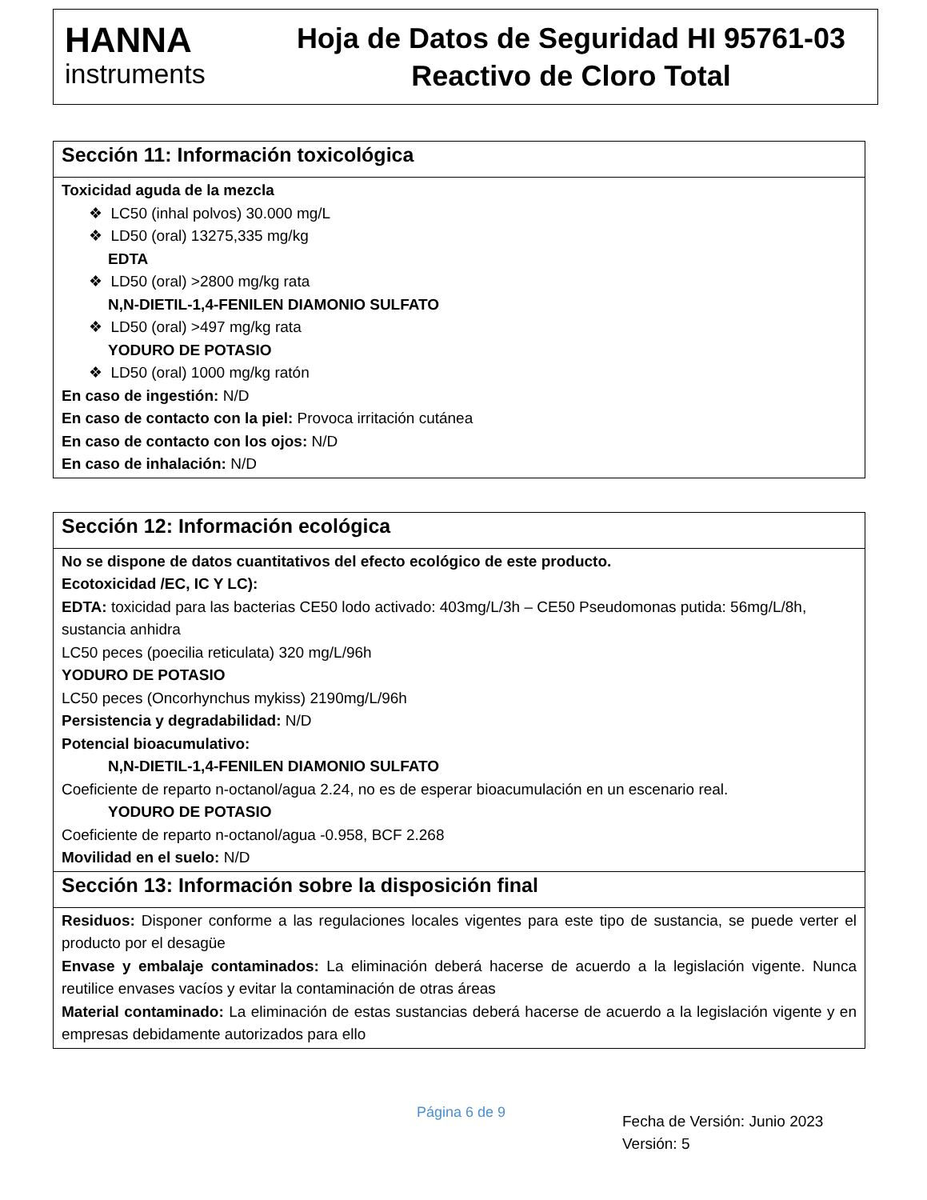HANNA
instruments
Hoja de Datos de Seguridad HI 95761-03
Reactivo de Cloro Total
Sección 11: Información toxicológica
Toxicidad aguda de la mezcla
❖ LC50 (inhal polvos) 30.000 mg/L
❖ LD50 (oral) 13275,335 mg/kg
EDTA
❖ LD50 (oral) >2800 mg/kg rata
N,N-DIETIL-1,4-FENILEN DIAMONIO SULFATO
❖ LD50 (oral) >497 mg/kg rata
YODURO DE POTASIO
❖ LD50 (oral) 1000 mg/kg ratón
En caso de ingestión: N/D
En caso de contacto con la piel: Provoca irritación cutánea
En caso de contacto con los ojos: N/D
En caso de inhalación: N/D
Sección 12: Información ecológica
No se dispone de datos cuantitativos del efecto ecológico de este producto.
Ecotoxicidad /EC, IC Y LC):
EDTA: toxicidad para las bacterias CE50 lodo activado: 403mg/L/3h – CE50 Pseudomonas putida: 56mg/L/8h, sustancia anhidra
LC50 peces (poecilia reticulata) 320 mg/L/96h
YODURO DE POTASIO
LC50 peces (Oncorhynchus mykiss) 2190mg/L/96h
Persistencia y degradabilidad: N/D
Potencial bioacumulativo:
N,N-DIETIL-1,4-FENILEN DIAMONIO SULFATO
Coeficiente de reparto n-octanol/agua 2.24, no es de esperar bioacumulación en un escenario real.
YODURO DE POTASIO
Coeficiente de reparto n-octanol/agua -0.958, BCF 2.268
Movilidad en el suelo: N/D
Sección 13: Información sobre la disposición final
Residuos: Disponer conforme a las regulaciones locales vigentes para este tipo de sustancia, se puede verter el producto por el desagüe
Envase y embalaje contaminados: La eliminación deberá hacerse de acuerdo a la legislación vigente. Nunca reutilice envases vacíos y evitar la contaminación de otras áreas
Material contaminado: La eliminación de estas sustancias deberá hacerse de acuerdo a la legislación vigente y en empresas debidamente autorizados para ello
Página 6 de 9
Fecha de Versión: Junio 2023
Versión: 5